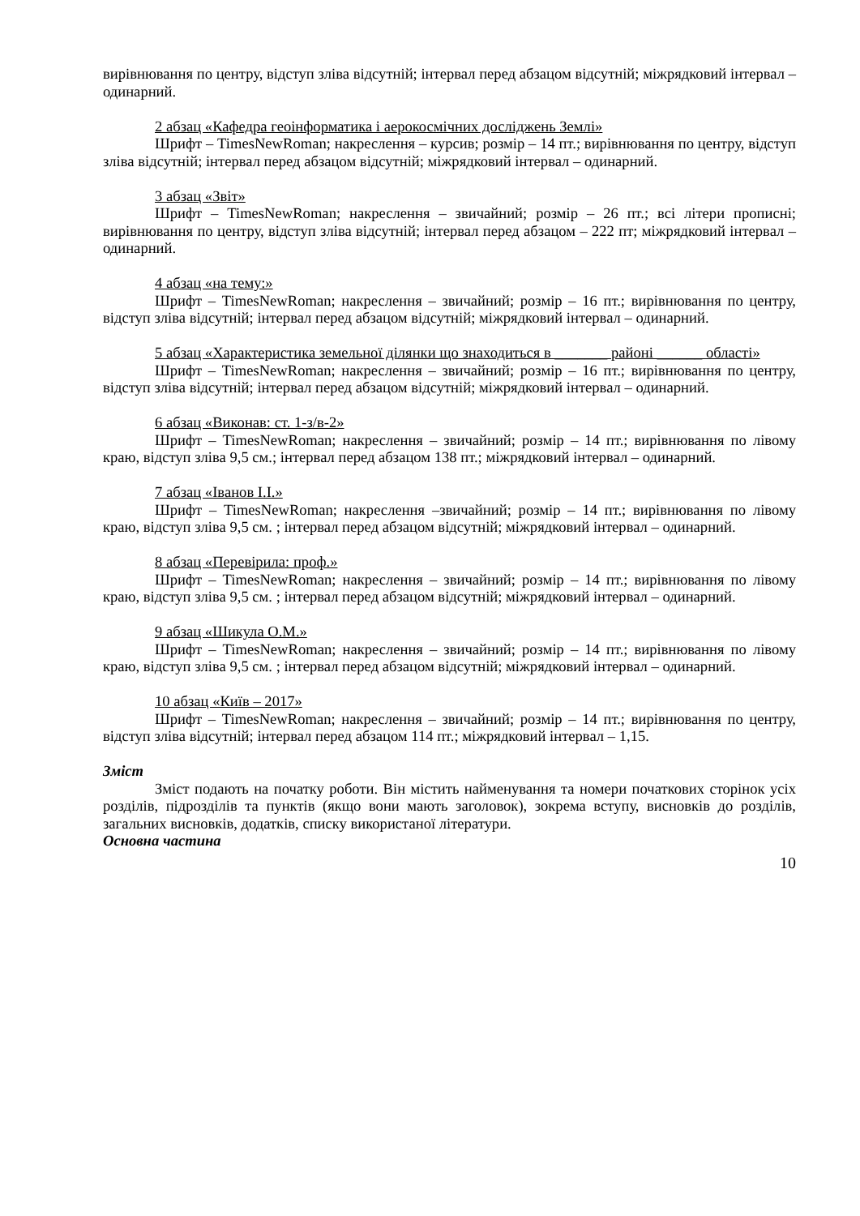вирівнювання по центру, відступ зліва відсутній; інтервал перед абзацом відсутній; міжрядковий інтервал – одинарний.
2 абзац «Кафедра геоінформатика і аерокосмічних досліджень Землі»
Шрифт – TimesNewRoman; накреслення – курсив; розмір – 14 пт.; вирівнювання по центру, відступ зліва відсутній; інтервал перед абзацом відсутній; міжрядковий інтервал – одинарний.
3 абзац «Звіт»
Шрифт – TimesNewRoman; накреслення – звичайний; розмір – 26 пт.; всі літери прописні; вирівнювання по центру, відступ зліва відсутній; інтервал перед абзацом – 222 пт; міжрядковий інтервал – одинарний.
4 абзац «на тему:»
Шрифт – TimesNewRoman; накреслення – звичайний; розмір – 16 пт.; вирівнювання по центру, відступ зліва відсутній; інтервал перед абзацом відсутній; міжрядковий інтервал – одинарний.
5 абзац «Характеристика земельної ділянки що знаходиться в _______ районі ______ області»
Шрифт – TimesNewRoman; накреслення – звичайний; розмір – 16 пт.; вирівнювання по центру, відступ зліва відсутній; інтервал перед абзацом відсутній; міжрядковий інтервал – одинарний.
6 абзац «Виконав: ст. 1-з/в-2»
Шрифт – TimesNewRoman; накреслення – звичайний; розмір – 14 пт.; вирівнювання по лівому краю, відступ зліва 9,5 см.; інтервал перед абзацом 138 пт.; міжрядковий інтервал – одинарний.
7 абзац «Іванов І.І.»
Шрифт – TimesNewRoman; накреслення –звичайний; розмір – 14 пт.; вирівнювання по лівому краю, відступ зліва 9,5 см. ; інтервал перед абзацом відсутній; міжрядковий інтервал – одинарний.
8 абзац «Перевірила: проф.»
Шрифт – TimesNewRoman; накреслення – звичайний; розмір – 14 пт.; вирівнювання по лівому краю, відступ зліва 9,5 см. ; інтервал перед абзацом відсутній; міжрядковий інтервал – одинарний.
9 абзац «Шикула О.М.»
Шрифт – TimesNewRoman; накреслення – звичайний; розмір – 14 пт.; вирівнювання по лівому краю, відступ зліва 9,5 см. ; інтервал перед абзацом відсутній; міжрядковий інтервал – одинарний.
10 абзац «Київ – 2017»
Шрифт – TimesNewRoman; накреслення – звичайний; розмір – 14 пт.; вирівнювання по центру, відступ зліва відсутній; інтервал перед абзацом 114 пт.; міжрядковий інтервал – 1,15.
Зміст
Зміст подають на початку роботи. Він містить найменування та номери початкових сторінок усіх розділів, підрозділів та пунктів (якщо вони мають заголовок), зокрема вступу, висновків до розділів, загальних висновків, додатків, списку використаної літератури.
Основна частина
10